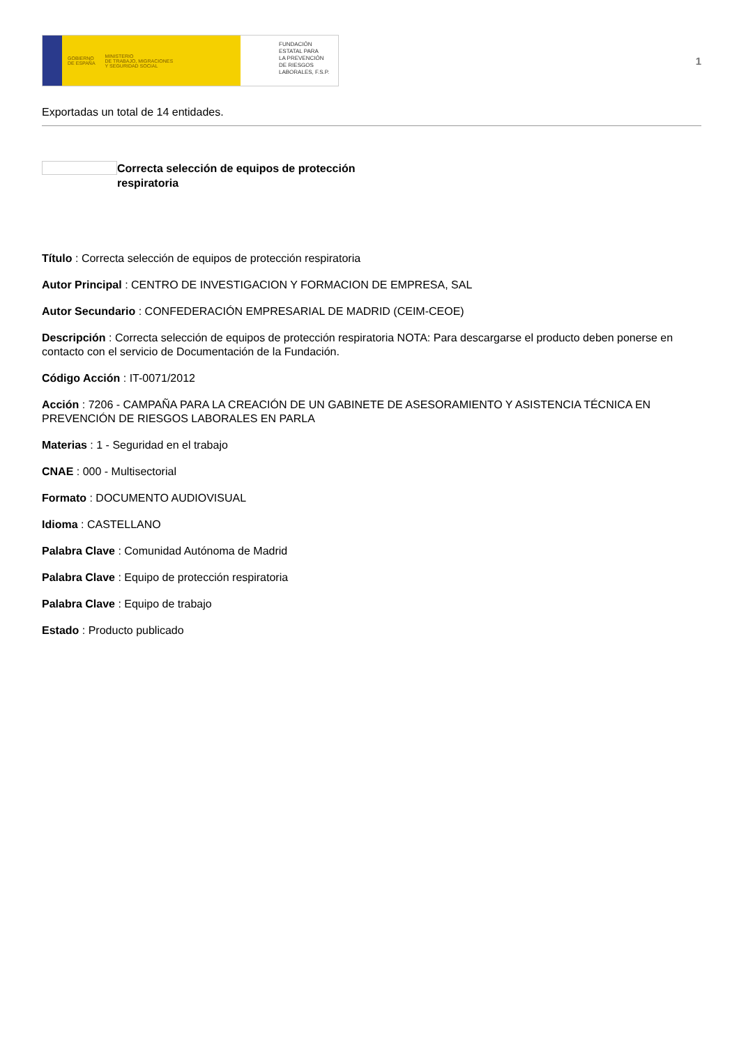GOBIERNO
DE ESPAÑA MINISTERIO
DE TRABAJO, MIGRACIONES
Y SEGURIDAD SOCIAL
FUNDACIÓN
ESTATAL PARA
LA PREVENCIÓN
DE RIESGOS
LABORALES, F.S.P.
1
Exportadas un total de 14 entidades.
Correcta selección de equipos de protección respiratoria
Título : Correcta selección de equipos de protección respiratoria
Autor Principal : CENTRO DE INVESTIGACION Y FORMACION DE EMPRESA, SAL
Autor Secundario : CONFEDERACIÓN EMPRESARIAL DE MADRID (CEIM-CEOE)
Descripción : Correcta selección de equipos de protección respiratoria NOTA: Para descargarse el producto deben ponerse en contacto con el servicio de Documentación de la Fundación.
Código Acción : IT-0071/2012
Acción : 7206 - CAMPAÑA PARA LA CREACIÓN DE UN GABINETE DE ASESORAMIENTO Y ASISTENCIA TÉCNICA EN PREVENCIÓN DE RIESGOS LABORALES EN PARLA
Materias : 1 - Seguridad en el trabajo
CNAE : 000 - Multisectorial
Formato : DOCUMENTO AUDIOVISUAL
Idioma : CASTELLANO
Palabra Clave : Comunidad Autónoma de Madrid
Palabra Clave : Equipo de protección respiratoria
Palabra Clave : Equipo de trabajo
Estado : Producto publicado